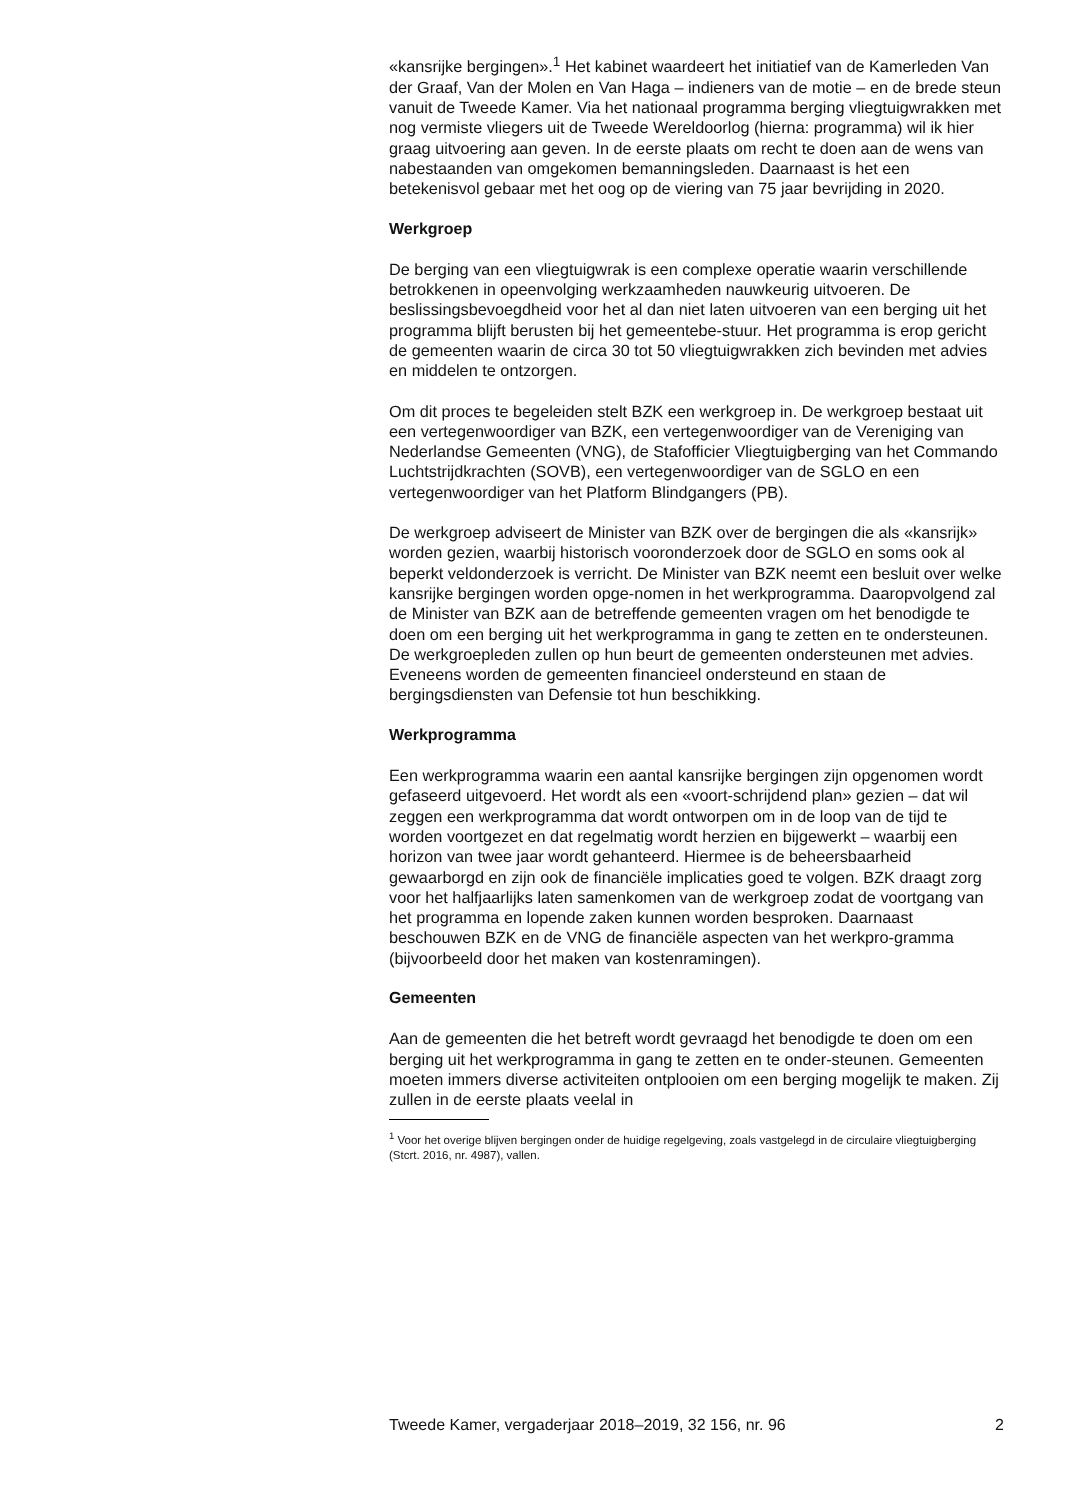«kansrijke bergingen».<sup>1</sup> Het kabinet waardeert het initiatief van de Kamerleden Van der Graaf, Van der Molen en Van Haga – indieners van de motie – en de brede steun vanuit de Tweede Kamer. Via het nationaal programma berging vliegtuigwrakken met nog vermiste vliegers uit de Tweede Wereldoorlog (hierna: programma) wil ik hier graag uitvoering aan geven. In de eerste plaats om recht te doen aan de wens van nabestaanden van omgekomen bemanningsleden. Daarnaast is het een betekenisvol gebaar met het oog op de viering van 75 jaar bevrijding in 2020.
Werkgroep
De berging van een vliegtuigwrak is een complexe operatie waarin verschillende betrokkenen in opeenvolging werkzaamheden nauwkeurig uitvoeren. De beslissingsbevoegdheid voor het al dan niet laten uitvoeren van een berging uit het programma blijft berusten bij het gemeentebe-stuur. Het programma is erop gericht de gemeenten waarin de circa 30 tot 50 vliegtuigwrakken zich bevinden met advies en middelen te ontzorgen.
Om dit proces te begeleiden stelt BZK een werkgroep in. De werkgroep bestaat uit een vertegenwoordiger van BZK, een vertegenwoordiger van de Vereniging van Nederlandse Gemeenten (VNG), de Stafofficier Vliegtuigberging van het Commando Luchtstrijdkrachten (SOVB), een vertegenwoordiger van de SGLO en een vertegenwoordiger van het Platform Blindgangers (PB).
De werkgroep adviseert de Minister van BZK over de bergingen die als «kansrijk» worden gezien, waarbij historisch vooronderzoek door de SGLO en soms ook al beperkt veldonderzoek is verricht. De Minister van BZK neemt een besluit over welke kansrijke bergingen worden opge-nomen in het werkprogramma. Daaropvolgend zal de Minister van BZK aan de betreffende gemeenten vragen om het benodigde te doen om een berging uit het werkprogramma in gang te zetten en te ondersteunen. De werkgroepleden zullen op hun beurt de gemeenten ondersteunen met advies. Eveneens worden de gemeenten financieel ondersteund en staan de bergingsdiensten van Defensie tot hun beschikking.
Werkprogramma
Een werkprogramma waarin een aantal kansrijke bergingen zijn opgenomen wordt gefaseerd uitgevoerd. Het wordt als een «voort-schrijdend plan» gezien – dat wil zeggen een werkprogramma dat wordt ontworpen om in de loop van de tijd te worden voortgezet en dat regelmatig wordt herzien en bijgewerkt – waarbij een horizon van twee jaar wordt gehanteerd. Hiermee is de beheersbaarheid gewaarborgd en zijn ook de financiële implicaties goed te volgen. BZK draagt zorg voor het halfjaarlijks laten samenkomen van de werkgroep zodat de voortgang van het programma en lopende zaken kunnen worden besproken. Daarnaast beschouwen BZK en de VNG de financiële aspecten van het werkpro-gramma (bijvoorbeeld door het maken van kostenramingen).
Gemeenten
Aan de gemeenten die het betreft wordt gevraagd het benodigde te doen om een berging uit het werkprogramma in gang te zetten en te onder-steunen. Gemeenten moeten immers diverse activiteiten ontplooien om een berging mogelijk te maken. Zij zullen in de eerste plaats veelal in
<sup>1</sup> Voor het overige blijven bergingen onder de huidige regelgeving, zoals vastgelegd in de circulaire vliegtuigberging (Stcrt. 2016, nr. 4987), vallen.
Tweede Kamer, vergaderjaar 2018–2019, 32 156, nr. 96 2